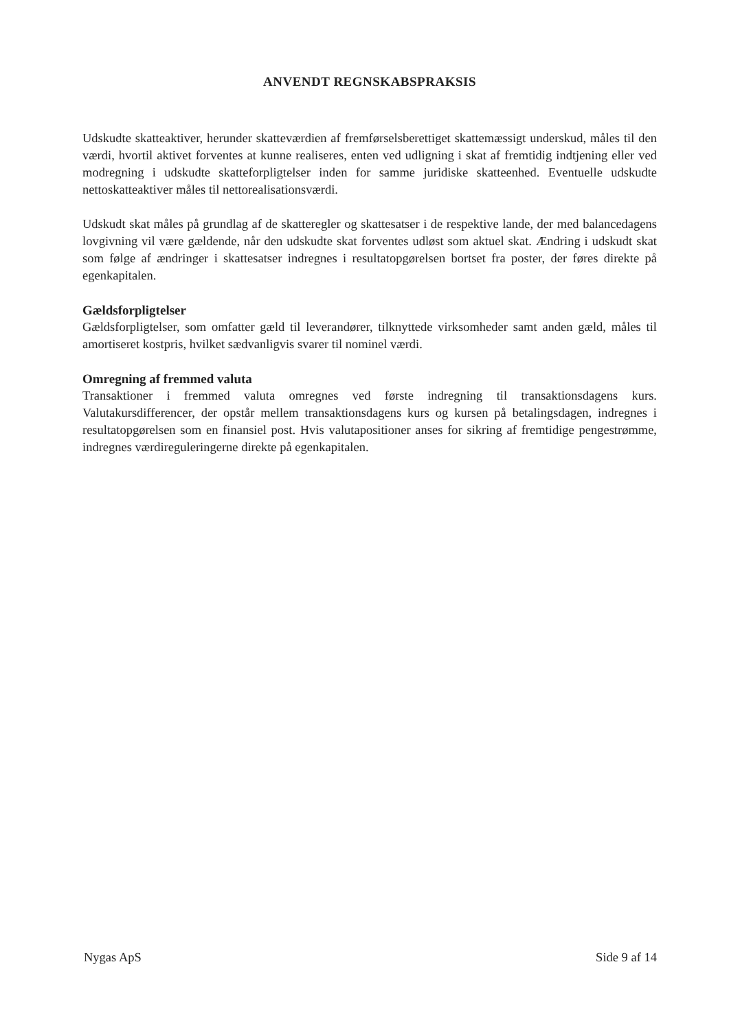ANVENDT REGNSKABSPRAKSIS
Udskudte skatteaktiver, herunder skatteværdien af fremførselsberettiget skattemæssigt underskud, måles til den værdi, hvortil aktivet forventes at kunne realiseres, enten ved udligning i skat af fremtidig indtjening eller ved modregning i udskudte skatteforpligtelser inden for samme juridiske skatteenhed. Eventuelle udskudte nettoskatteaktiver måles til nettorealisationsværdi.
Udskudt skat måles på grundlag af de skatteregler og skattesatser i de respektive lande, der med balancedagens lovgivning vil være gældende, når den udskudte skat forventes udløst som aktuel skat. Ændring i udskudt skat som følge af ændringer i skattesatser indregnes i resultatopgørelsen bortset fra poster, der føres direkte på egenkapitalen.
Gældsforpligtelser
Gældsforpligtelser, som omfatter gæld til leverandører, tilknyttede virksomheder samt anden gæld, måles til amortiseret kostpris, hvilket sædvanligvis svarer til nominel værdi.
Omregning af fremmed valuta
Transaktioner i fremmed valuta omregnes ved første indregning til transaktionsdagens kurs. Valutakursdifferencer, der opstår mellem transaktionsdagens kurs og kursen på betalingsdagen, indregnes i resultatopgørelsen som en finansiel post. Hvis valutapositioner anses for sikring af fremtidige pengestrømme, indregnes værdireguleringerne direkte på egenkapitalen.
Nygas ApS Side 9 af 14